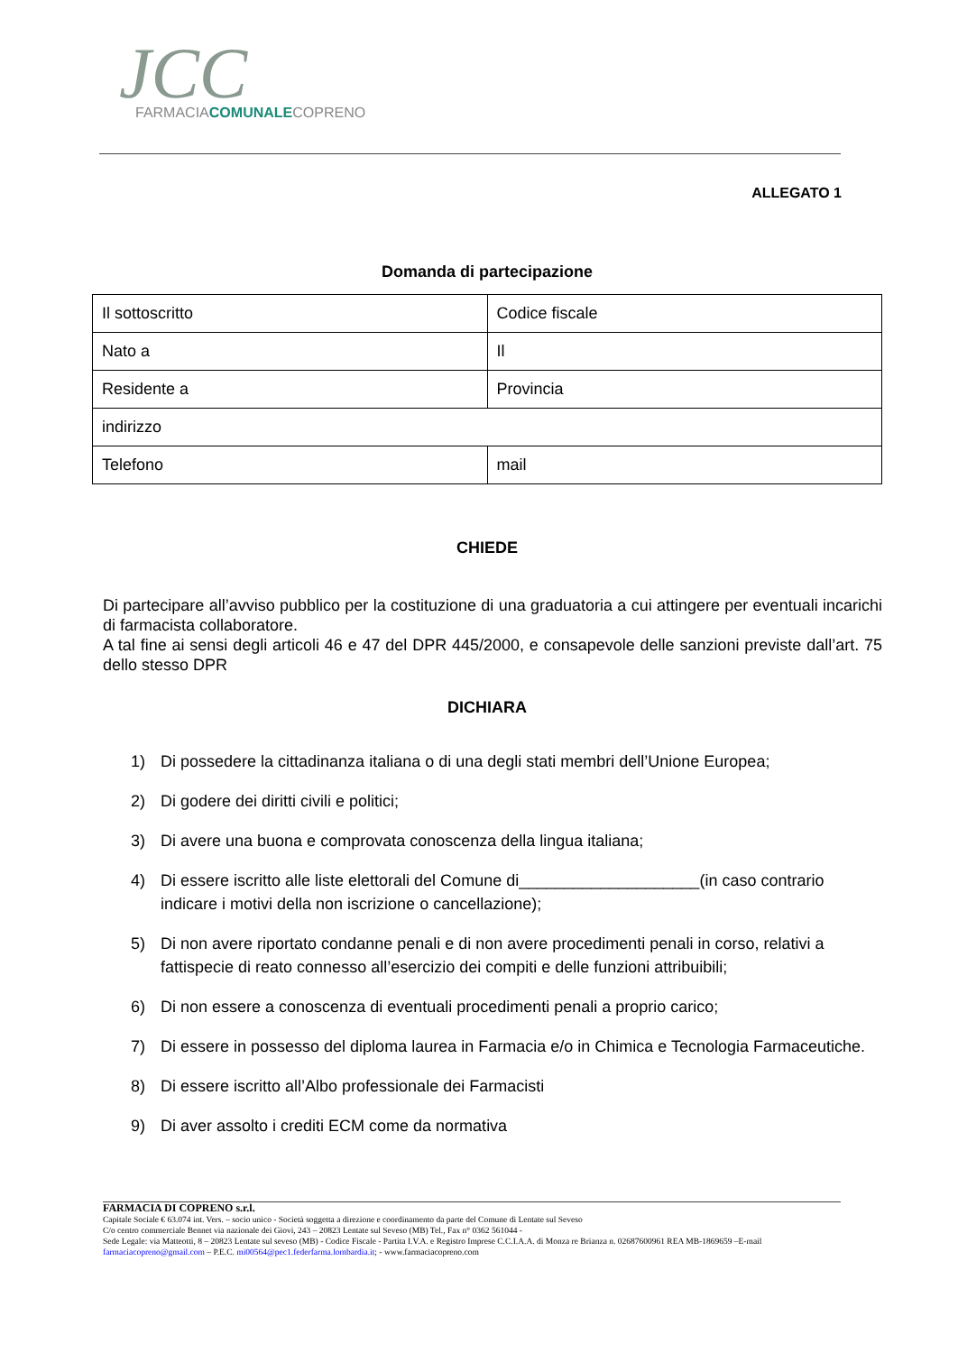JCC
FARMACIACOMUNALECOPRENO
ALLEGATO 1
Domanda di partecipazione
| Il sottoscritto | Codice fiscale |
| Nato a | Il |
| Residente a | Provincia |
| indirizzo | |
| Telefono | mail |
CHIEDE
Di partecipare all’avviso pubblico per la costituzione di una graduatoria a cui attingere per eventuali incarichi di farmacista collaboratore.
A tal fine ai sensi degli articoli 46 e 47 del DPR 445/2000, e consapevole delle sanzioni previste dall’art. 75 dello stesso DPR
DICHIARA
1) Di possedere la cittadinanza italiana o di una degli stati membri dell’Unione Europea;
2) Di godere dei diritti civili e politici;
3) Di avere una buona e comprovata conoscenza della lingua italiana;
4) Di essere iscritto alle liste elettorali del Comune di____________________(in caso contrario indicare i motivi della non iscrizione o cancellazione);
5) Di non avere riportato condanne penali e di non avere procedimenti penali in corso, relativi a fattispecie di reato connesso all’esercizio dei compiti e delle funzioni attribuibili;
6) Di non essere a conoscenza di eventuali procedimenti penali a proprio carico;
7) Di essere in possesso del diploma laurea in Farmacia e/o in Chimica e Tecnologia Farmaceutiche.
8) Di essere iscritto all’Albo professionale dei Farmacisti
9) Di aver assolto i crediti ECM come da normativa
FARMACIA DI COPRENO s.r.l.
Capitale Sociale € 63.074 int. Vers. – socio unico - Società soggetta a direzione e coordinamento da parte del Comune di Lentate sul Seveso
C/o centro commerciale Bennet via nazionale dei Giovi, 243 – 20823 Lentate sul Seveso (MB) Tel., Fax n° 0362 561044 -
Sede Legale: via Matteotti, 8 – 20823 Lentate sul seveso (MB) - Codice Fiscale - Partita I.V.A. e Registro Imprese C.C.I.A.A. di Monza re Brianza n. 02687600961 REA MB-1869659 –E-mail farmaciacopreno@gmail.com – P.E.C. mi00564@pec1.federfarma.lombardia.it; - www.farmaciacopreno.com